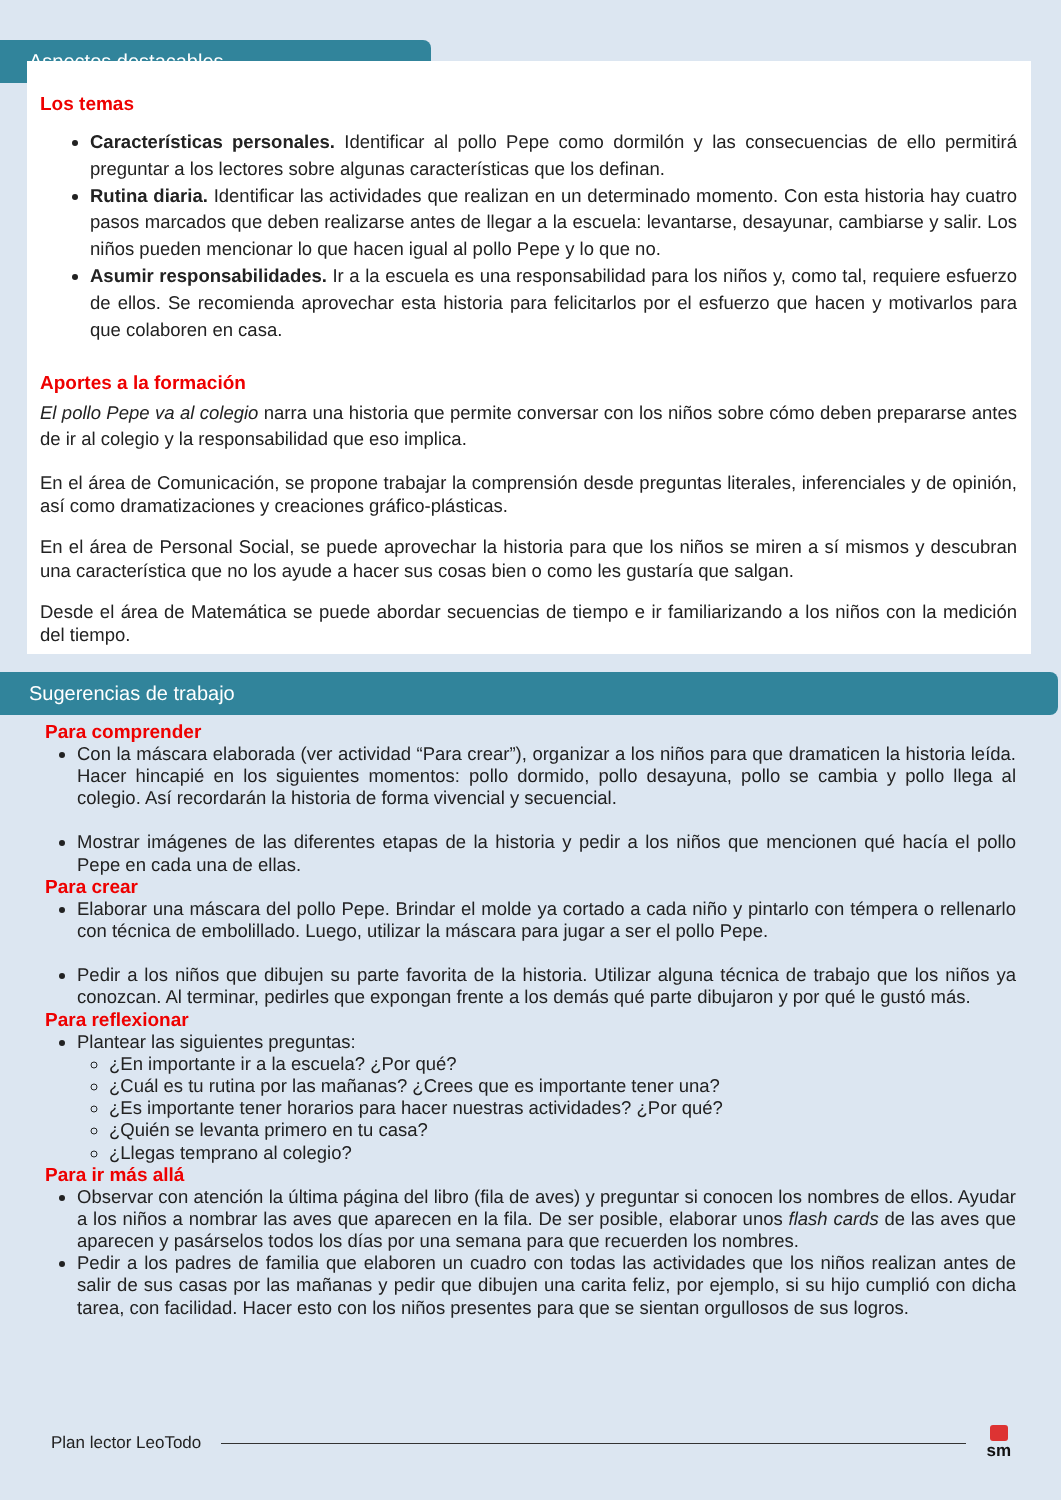Aspectos destacables
Los temas
Características personales. Identificar al pollo Pepe como dormilón y las consecuencias de ello permitirá preguntar a los lectores sobre algunas características que los definan.
Rutina diaria. Identificar las actividades que realizan en un determinado momento. Con esta historia hay cuatro pasos marcados que deben realizarse antes de llegar a la escuela: levantarse, desayunar, cambiarse y salir. Los niños pueden mencionar lo que hacen igual al pollo Pepe y lo que no.
Asumir responsabilidades. Ir a la escuela es una responsabilidad para los niños y, como tal, requiere esfuerzo de ellos. Se recomienda aprovechar esta historia para felicitarlos por el esfuerzo que hacen y motivarlos para que colaboren en casa.
Aportes a la formación
El pollo Pepe va al colegio narra una historia que permite conversar con los niños sobre cómo deben prepararse antes de ir al colegio y la responsabilidad que eso implica.
En el área de Comunicación, se propone trabajar la comprensión desde preguntas literales, inferenciales y de opinión, así como dramatizaciones y creaciones gráfico-plásticas.
En el área de Personal Social, se puede aprovechar la historia para que los niños se miren a sí mismos y descubran una característica que no los ayude a hacer sus cosas bien o como les gustaría que salgan.
Desde el área de Matemática se puede abordar secuencias de tiempo e ir familiarizando a los niños con la medición del tiempo.
Sugerencias de trabajo
Para comprender
Con la máscara elaborada (ver actividad “Para crear”), organizar a los niños para que dramaticen la historia leída. Hacer hincapié en los siguientes momentos: pollo dormido, pollo desayuna, pollo se cambia y pollo llega al colegio. Así recordarán la historia de forma vivencial y secuencial.
Mostrar imágenes de las diferentes etapas de la historia y pedir a los niños que mencionen qué hacía el pollo Pepe en cada una de ellas.
Para crear
Elaborar una máscara del pollo Pepe. Brindar el molde ya cortado a cada niño y pintarlo con témpera o rellenarlo con técnica de embolillado. Luego, utilizar la máscara para jugar a ser el pollo Pepe.
Pedir a los niños que dibujen su parte favorita de la historia. Utilizar alguna técnica de trabajo que los niños ya conozcan. Al terminar, pedirles que expongan frente a los demás qué parte dibujaron y por qué le gustó más.
Para reflexionar
Plantear las siguientes preguntas:
¿En importante ir a la escuela? ¿Por qué?
¿Cuál es tu rutina por las mañanas? ¿Crees que es importante tener una?
¿Es importante tener horarios para hacer nuestras actividades? ¿Por qué?
¿Quién se levanta primero en tu casa?
¿Llegas temprano al colegio?
Para ir más allá
Observar con atención la última página del libro (fila de aves) y preguntar si conocen los nombres de ellos. Ayudar a los niños a nombrar las aves que aparecen en la fila. De ser posible, elaborar unos flash cards de las aves que aparecen y pasárselos todos los días por una semana para que recuerden los nombres.
Pedir a los padres de familia que elaboren un cuadro con todas las actividades que los niños realizan antes de salir de sus casas por las mañanas y pedir que dibujen una carita feliz, por ejemplo, si su hijo cumplió con dicha tarea, con facilidad. Hacer esto con los niños presentes para que se sientan orgullosos de sus logros.
Plan lector LeoTodo sm